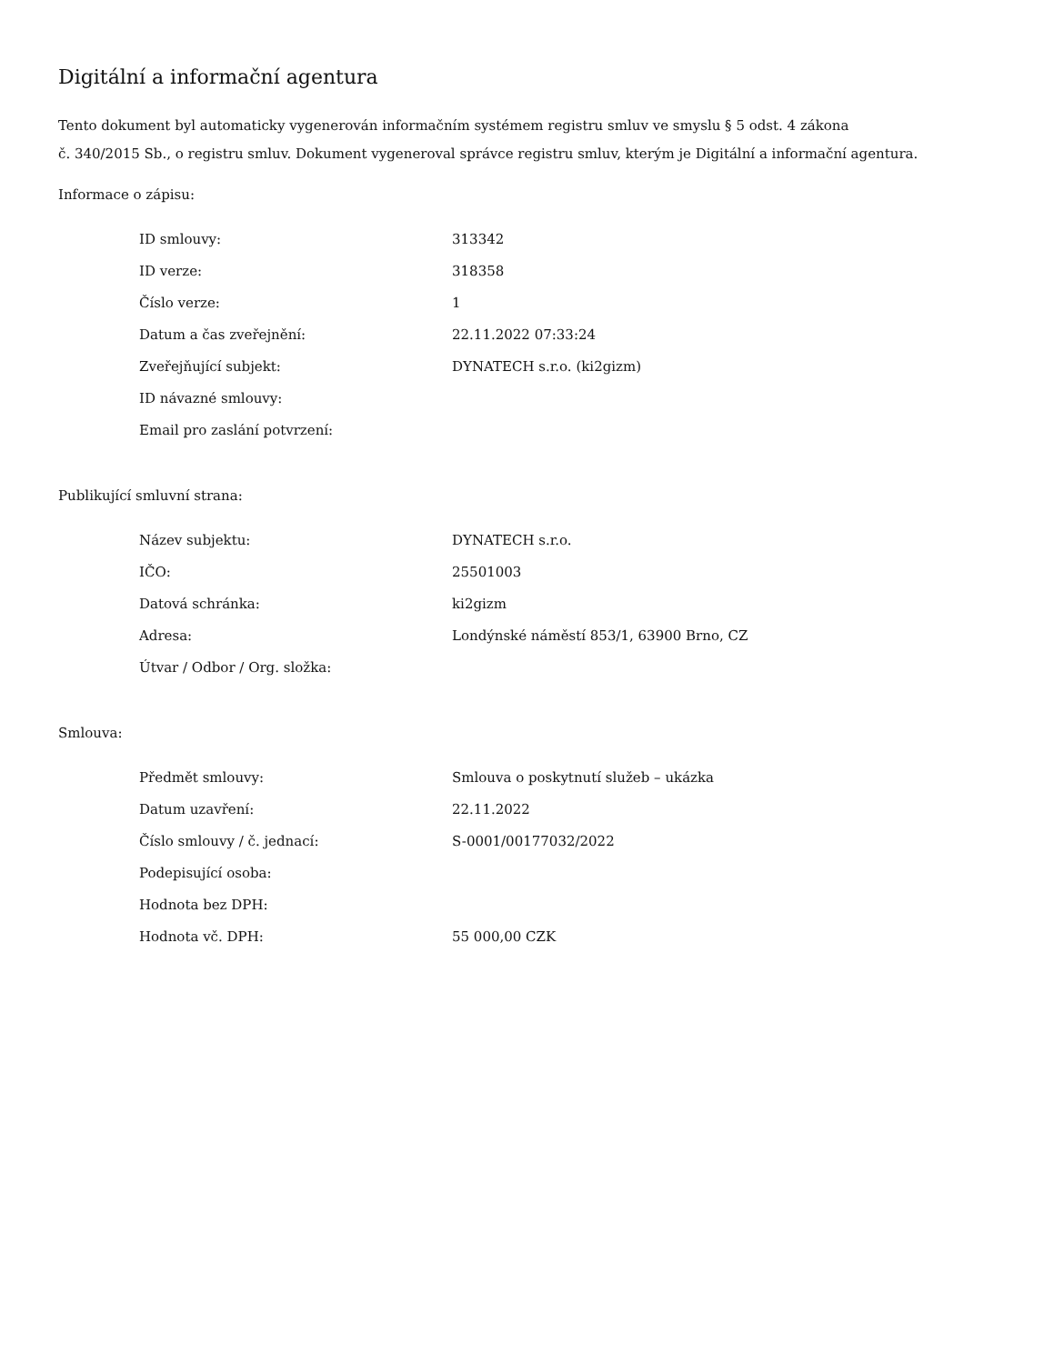Digitální a informační agentura
Tento dokument byl automaticky vygenerován informačním systémem registru smluv ve smyslu § 5 odst. 4 zákona
č. 340/2015 Sb., o registru smluv. Dokument vygeneroval správce registru smluv, kterým je Digitální a informační agentura.
Informace o zápisu:
| ID smlouvy: | 313342 |
| ID verze: | 318358 |
| Číslo verze: | 1 |
| Datum a čas zveřejnění: | 22.11.2022 07:33:24 |
| Zveřejňující subjekt: | DYNATECH s.r.o. (ki2gizm) |
| ID návazné smlouvy: | |
| Email pro zaslání potvrzení: | |
Publikující smluvní strana:
| Název subjektu: | DYNATECH s.r.o. |
| IČO: | 25501003 |
| Datová schránka: | ki2gizm |
| Adresa: | Londýnské náměstí 853/1, 63900 Brno, CZ |
| Útvar / Odbor / Org. složka: | |
Smlouva:
| Předmět smlouvy: | Smlouva o poskytnutí služeb – ukázka |
| Datum uzavření: | 22.11.2022 |
| Číslo smlouvy / č. jednací: | S-0001/00177032/2022 |
| Podepisující osoba: | |
| Hodnota bez DPH: | |
| Hodnota vč. DPH: | 55 000,00 CZK |